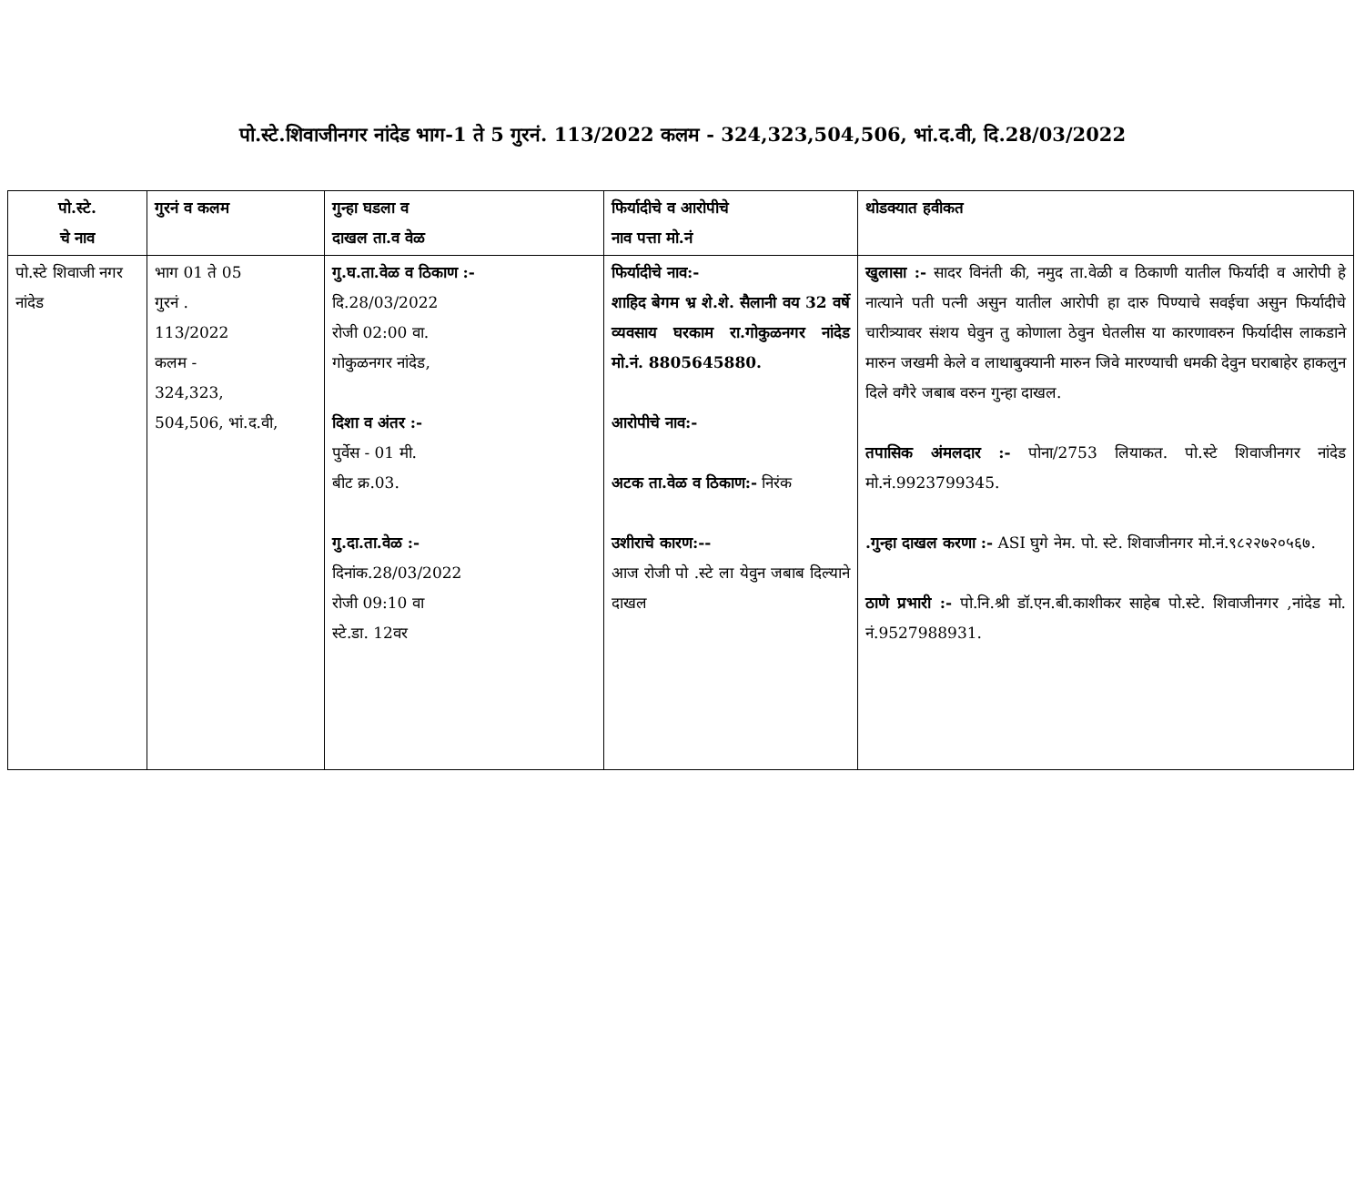पो.स्टे.शिवाजीनगर नांदेड भाग-1 ते 5 गुरनं. 113/2022 कलम - 324,323,504,506, भां.द.वी, दि.28/03/2022
| पो.स्टे. चे नाव | गुरनं व कलम | गुन्हा घडला व दाखल ता.व वेळ | फिर्यादीचे व आरोपीचे नाव पत्ता मो.नं | थोडक्यात हवीकत |
| --- | --- | --- | --- | --- |
| पो.स्टे शिवाजी नगर नांदेड | भाग 01 ते 05 गुरनं . 113/2022 कलम - 324,323, 504,506, भां.द.वी, | गु.घ.ता.वेळ व ठिकाण :- दि.28/03/2022 रोजी 02:00 वा. गोकुळनगर नांदेड, दिशा व अंतर :- पुर्वेस - 01 मी. बीट क्र.03. गु.दा.ता.वेळ :- दिनांक.28/03/2022 रोजी 09:10 वा स्टे.डा. 12वर | फिर्यादीचे नाव:- शाहिद बेगम भ्र शे.शे. सैलानी वय 32 वर्षे व्यवसाय घरकाम रा.गोकुळनगर नांदेड मो.नं. 8805645880. आरोपीचे नाव:- अटक ता.वेळ व ठिकाण:- निरंक उशीराचे कारण:-- आज रोजी पो .स्टे ला येवुन जबाब दिल्याने दाखल | खुलासा :- सादर विनंती की, नमुद ता.वेळी व ठिकाणी यातील फिर्यादी व आरोपी हे नात्याने पती पत्नी असुन यातील आरोपी हा दारु पिण्याचे सवईचा असुन फिर्यादीचे चारीत्र्यावर संशय घेवुन तु कोणाला ठेवुन घेतलीस या कारणावरुन फिर्यादीस लाकडाने मारुन जखमी केले व लाथाबुक्यानी मारुन जिवे मारण्याची धमकी देवुन घराबाहेर हाकलुन दिले वगैरे जबाब वरुन गुन्हा दाखल. तपासिक अंमलदार :- पोना/2753 लियाकत. पो.स्टे शिवाजीनगर नांदेड मो.नं.9923799345. .गुन्हा दाखल करणा :- ASI घुगे नेम. पो. स्टे. शिवाजीनगर मो.नं.९८२२७२०५६७. ठाणे प्रभारी :- पो.नि.श्री डॉ.एन.बी.काशीकर साहेब पो.स्टे. शिवाजीनगर ,नांदेड मो. नं.9527988931. |